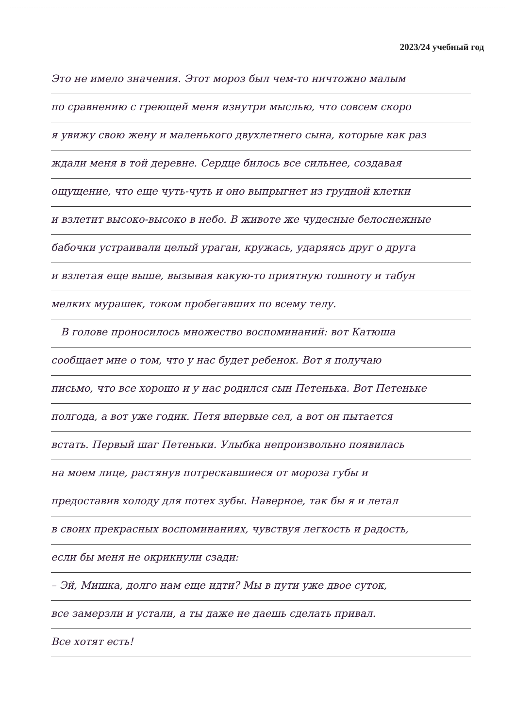2023/24 учебный год
Это не имело значения. Этот мороз был чем-то ничтожно малым
по сравнению с греющей меня изнутри мыслью, что совсем скоро
я увижу свою жену и маленького двухлетнего сына, которые как раз
ждали меня в той деревне. Сердце билось все сильнее, создавая
ощущение, что еще чуть-чуть и оно выпрыгнет из грудной клетки
и взлетит высоко-высоко в небо. В животе же чудесные белоснежные
бабочки устраивали целый ураган, кружась, ударяясь друг о друга
и взлетая еще выше, вызывая какую-то приятную тошноту и табун
мелких мурашек, током пробегавших по всему телу.
В голове проносилось множество воспоминаний: вот Катюша
сообщает мне о том, что у нас будет ребенок. Вот я получаю
письмо, что все хорошо и у нас родился сын Петенька. Вот Петеньке
полгода, а вот уже годик. Петя впервые сел, а вот он пытается
встать. Первый шаг Петеньки. Улыбка непроизвольно появилась
на моем лице, растянув потрескавшиеся от мороза губы и
предоставив холоду для потех зубы. Наверное, так бы я и летал
в своих прекрасных воспоминаниях, чувствуя легкость и радость,
если бы меня не окрикнули сзади:
– Эй, Мишка, долго нам еще идти? Мы в пути уже двое суток,
все замерзли и устали, а ты даже не даешь сделать привал.
Все хотят есть!